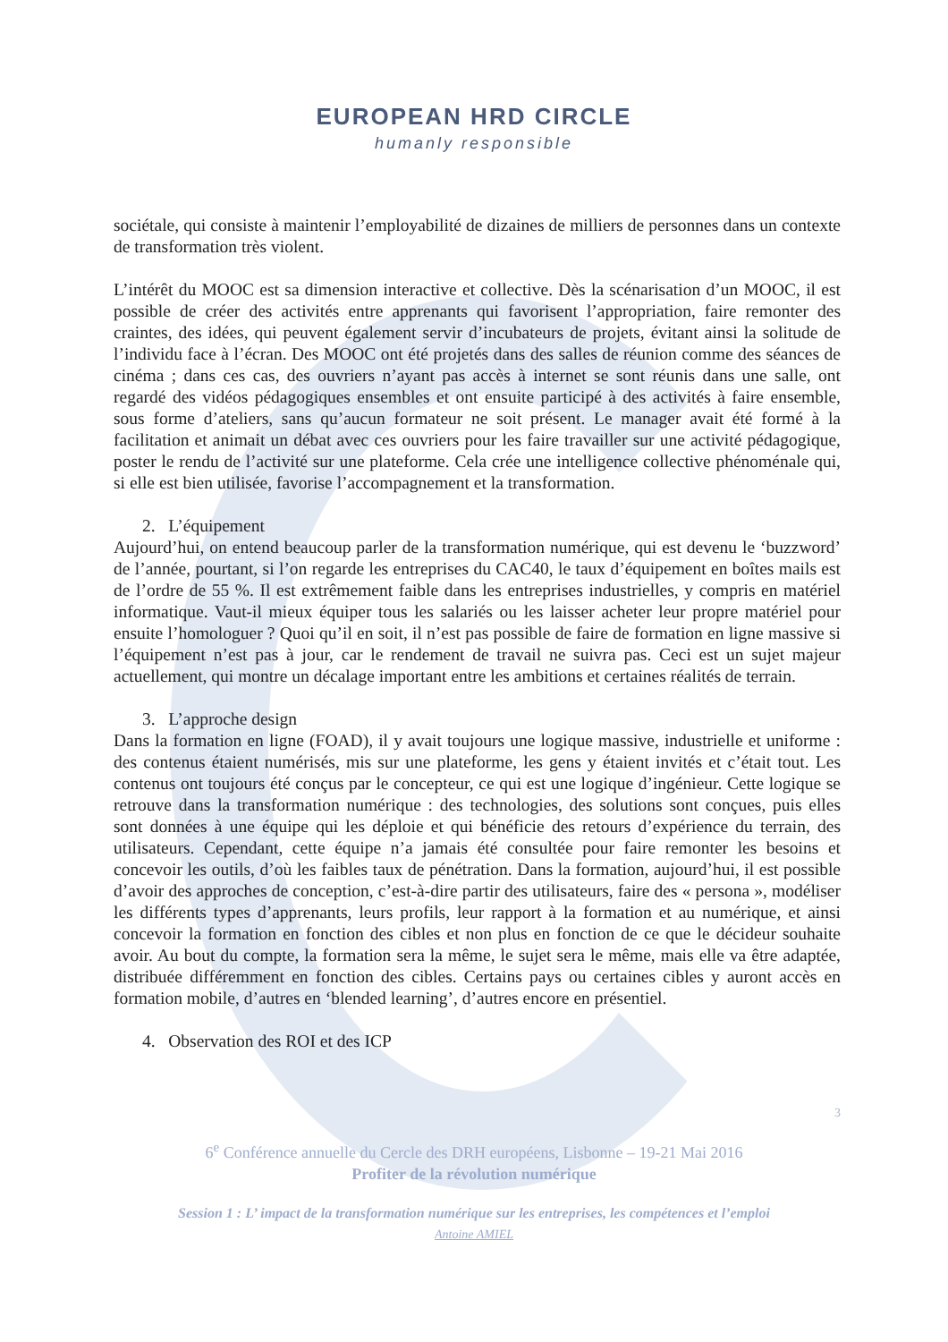EUROPEAN HRD CIRCLE
humanly responsible
sociétale, qui consiste à maintenir l’employabilité de dizaines de milliers de personnes dans un contexte de transformation très violent.
L’intérêt du MOOC est sa dimension interactive et collective. Dès la scénarisation d’un MOOC, il est possible de créer des activités entre apprenants qui favorisent l’appropriation, faire remonter des craintes, des idées, qui peuvent également servir d’incubateurs de projets, évitant ainsi la solitude de l’individu face à l’écran. Des MOOC ont été projetés dans des salles de réunion comme des séances de cinéma ; dans ces cas, des ouvriers n’ayant pas accès à internet se sont réunis dans une salle, ont regardé des vidéos pédagogiques ensembles et ont ensuite participé à des activités à faire ensemble, sous forme d’ateliers, sans qu’aucun formateur ne soit présent. Le manager avait été formé à la facilitation et animait un débat avec ces ouvriers pour les faire travailler sur une activité pédagogique, poster le rendu de l’activité sur une plateforme. Cela crée une intelligence collective phénoménale qui, si elle est bien utilisée, favorise l’accompagnement et la transformation.
2. L’équipement
Aujourd’hui, on entend beaucoup parler de la transformation numérique, qui est devenu le ‘buzzword’ de l’année, pourtant, si l’on regarde les entreprises du CAC40, le taux d’équipement en boîtes mails est de l’ordre de 55 %. Il est extrêmement faible dans les entreprises industrielles, y compris en matériel informatique. Vaut-il mieux équiper tous les salariés ou les laisser acheter leur propre matériel pour ensuite l’homologuer ? Quoi qu’il en soit, il n’est pas possible de faire de formation en ligne massive si l’équipement n’est pas à jour, car le rendement de travail ne suivra pas. Ceci est un sujet majeur actuellement, qui montre un décalage important entre les ambitions et certaines réalités de terrain.
3. L’approche design
Dans la formation en ligne (FOAD), il y avait toujours une logique massive, industrielle et uniforme : des contenus étaient numérisés, mis sur une plateforme, les gens y étaient invités et c’était tout. Les contenus ont toujours été conçus par le concepteur, ce qui est une logique d’ingénieur. Cette logique se retrouve dans la transformation numérique : des technologies, des solutions sont conçues, puis elles sont données à une équipe qui les déploie et qui bénéficie des retours d’expérience du terrain, des utilisateurs. Cependant, cette équipe n’a jamais été consultée pour faire remonter les besoins et concevoir les outils, d’où les faibles taux de pénétration. Dans la formation, aujourd’hui, il est possible d’avoir des approches de conception, c’est-à-dire partir des utilisateurs, faire des « persona », modéliser les différents types d’apprenants, leurs profils, leur rapport à la formation et au numérique, et ainsi concevoir la formation en fonction des cibles et non plus en fonction de ce que le décideur souhaite avoir. Au bout du compte, la formation sera la même, le sujet sera le même, mais elle va être adaptée, distribuée différemment en fonction des cibles. Certains pays ou certaines cibles y auront accès en formation mobile, d’autres en ‘blended learning’, d’autres encore en présentiel.
4. Observation des ROI et des ICP
3
6<sup>e</sup> Conférence annuelle du Cercle des DRH européens, Lisbonne – 19-21 Mai 2016
Profiter de la révolution numérique
Session 1 : L’ impact de la transformation numérique sur les entreprises, les compétences et l’emploi
Antoine AMIEL